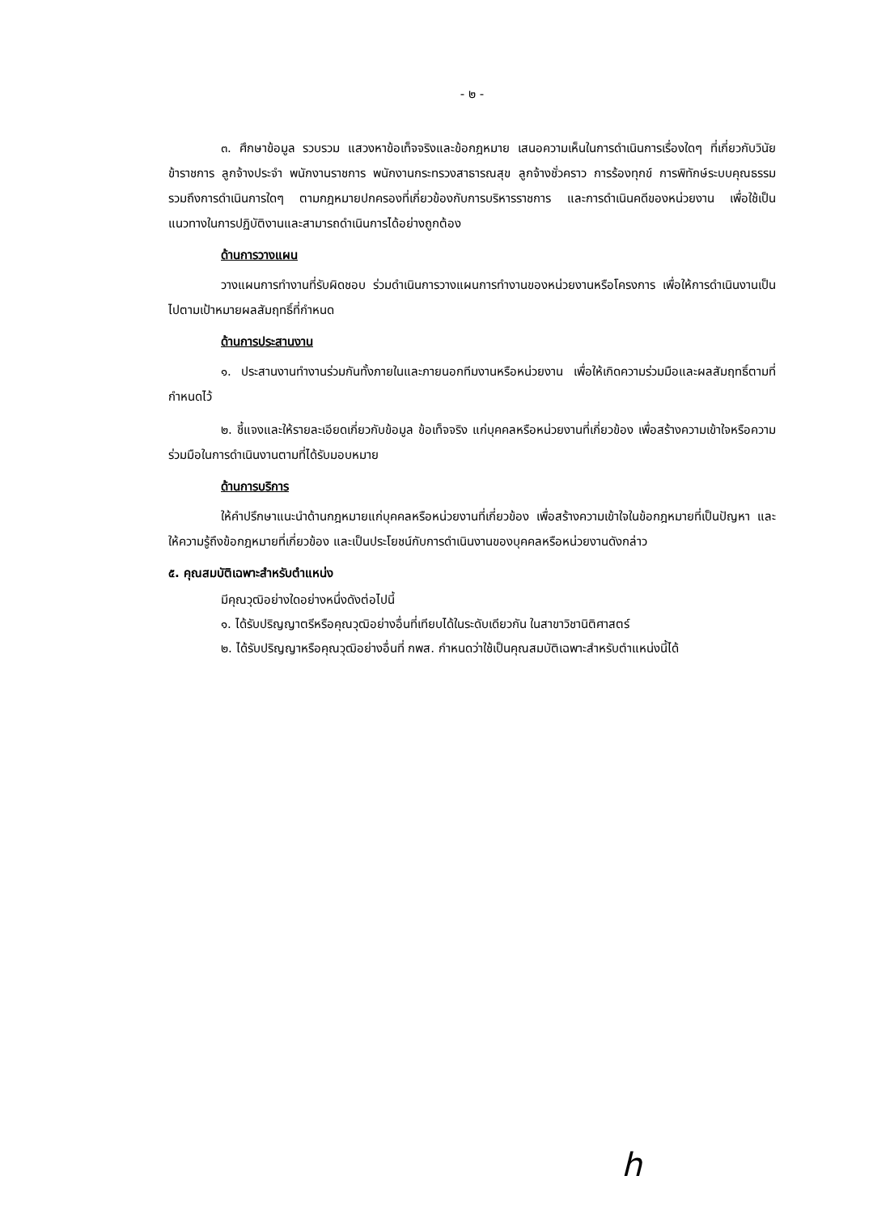- ๒ -
๓. ศึกษาข้อมูล รวบรวม แสวงหาข้อเท็จจริงและข้อกฎหมาย เสนอความเห็นในการดำเนินการเรื่องใดๆ ที่เกี่ยวกับวินัยข้าราชการ ลูกจ้างประจำ พนักงานราชการ พนักงานกระทรวงสาธารณสุข ลูกจ้างชั่วคราว การร้องทุกข์ การพิทักษ์ระบบคุณธรรม รวมถึงการดำเนินการใดๆ ตามกฎหมายปกครองที่เกี่ยวข้องกับการบริหารราชการ และการดำเนินคดีของหน่วยงาน เพื่อใช้เป็นแนวทางในการปฏิบัติงานและสามารถดำเนินการได้อย่างถูกต้อง
ด้านการวางแผน
วางแผนการทำงานที่รับผิดชอบ ร่วมดำเนินการวางแผนการทำงานของหน่วยงานหรือโครงการ เพื่อให้การดำเนินงานเป็นไปตามเป้าหมายผลสัมฤทธิ์ที่กำหนด
ด้านการประสานงาน
๑. ประสานงานทำงานร่วมกันทั้งภายในและภายนอกทีมงานหรือหน่วยงาน เพื่อให้เกิดความร่วมมือและผลสัมฤทธิ์ตามที่กำหนดไว้
๒. ชี้แจงและให้รายละเอียดเกี่ยวกับข้อมูล ข้อเท็จจริง แก่บุคคลหรือหน่วยงานที่เกี่ยวข้อง เพื่อสร้างความเข้าใจหรือความร่วมมือในการดำเนินงานตามที่ได้รับมอบหมาย
ด้านการบริการ
ให้คำปรึกษาแนะนำด้านกฎหมายแก่บุคคลหรือหน่วยงานที่เกี่ยวข้อง เพื่อสร้างความเข้าใจในข้อกฎหมายที่เป็นปัญหา และให้ความรู้ถึงข้อกฎหมายที่เกี่ยวข้อง และเป็นประโยชน์กับการดำเนินงานของบุคคลหรือหน่วยงานดังกล่าว
๕. คุณสมบัติเฉพาะสำหรับตำแหน่ง
มีคุณวุฒิอย่างใดอย่างหนึ่งดังต่อไปนี้
๑. ได้รับปริญญาตรีหรือคุณวุฒิอย่างอื่นที่เทียบได้ในระดับเดียวกัน ในสาขาวิชานิติศาสตร์
๒. ได้รับปริญญาหรือคุณวุฒิอย่างอื่นที่ กพส. กำหนดว่าใช้เป็นคุณสมบัติเฉพาะสำหรับตำแหน่งนี้ได้
h